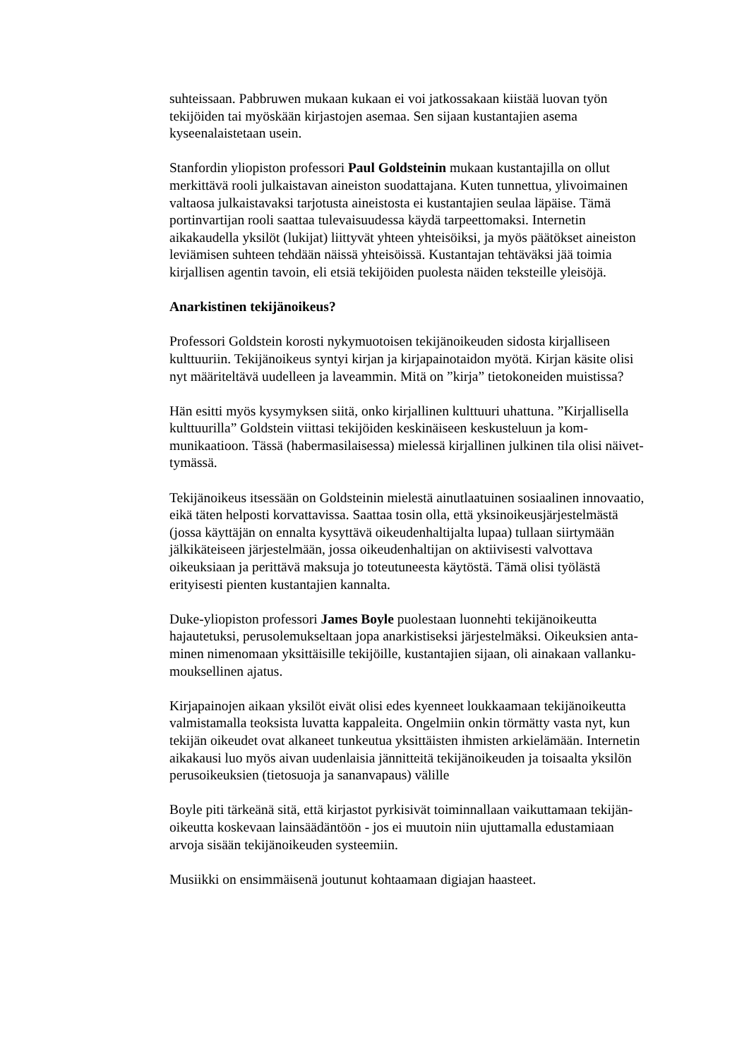suhteissaan. Pabbruwen mukaan kukaan ei voi jatkossakaan kiistää luovan työn tekijöiden tai myöskään kirjastojen asemaa. Sen sijaan kustantajien asema kyseenalaistetaan usein.
Stanfordin yliopiston professori Paul Goldsteinin mukaan kustantajilla on ollut merkittävä rooli julkaistavan aineiston suodattajana. Kuten tunnettua, ylivoimainen valtaosa julkaistavaksi tarjotusta aineistosta ei kustantajien seulaa läpäise. Tämä portinvartijan rooli saattaa tulevaisuudessa käydä tarpeettomaksi. Internetin aikakaudella yksilöt (lukijat) liittyvät yhteen yhteisöiksi, ja myös päätökset aineiston leviämisen suhteen tehdään näissä yhteisöissä. Kustantajan tehtäväksi jää toimia kirjallisen agentin tavoin, eli etsiä tekijöiden puolesta näiden teksteille yleisöjä.
Anarkistinen tekijänoikeus?
Professori Goldstein korosti nykymuotoisen tekijänoikeuden sidosta kirjalliseen kulttuuriin. Tekijänoikeus syntyi kirjan ja kirjapainotaidon myötä. Kirjan käsite olisi nyt määriteltävä uudelleen ja laveammin. Mitä on ”kirja” tietokoneiden muistissa?
Hän esitti myös kysymyksen siitä, onko kirjallinen kulttuuri uhattuna. ”Kirjallisella kulttuurilla” Goldstein viittasi tekijöiden keskinäiseen keskusteluun ja kom-munikaatioon. Tässä (habermasilaisessa) mielessä kirjallinen julkinen tila olisi näivet-tymässä.
Tekijänoikeus itsessään on Goldsteinin mielestä ainutlaatuinen sosiaalinen innovaatio, eikä täten helposti korvattavissa. Saattaa tosin olla, että yksinoikeusjärjestelmästä (jossa käyttäjän on ennalta kysyttävä oikeudenhaltijalta lupaa) tullaan siirtymään jälkikäteiseen järjestelmään, jossa oikeudenhaltijan on aktiivisesti valvottava oikeuksiaan ja perittävä maksuja jo toteutuneesta käytöstä. Tämä olisi työlästä erityisesti pienten kustantajien kannalta.
Duke-yliopiston professori James Boyle puolestaan luonnehti tekijänoikeutta hajautetuksi, perusolemukseltaan jopa anarkistiseksi järjestelmäksi. Oikeuksien anta-minen nimenomaan yksittäisille tekijöille, kustantajien sijaan, oli ainakaan vallanku-mouksellinen ajatus.
Kirjapainojen aikaan yksilöt eivät olisi edes kyenneet loukkaamaan tekijänoikeutta valmistamalla teoksista luvatta kappaleita. Ongelmiin onkin törmätty vasta nyt, kun tekijän oikeudet ovat alkaneet tunkeutua yksittäisten ihmisten arkielämään. Internetin aikakausi luo myös aivan uudenlaisia jännitteitä tekijänoikeuden ja toisaalta yksilön perusoikeuksien (tietosuoja ja sananvapaus) välille
Boyle piti tärkeänä sitä, että kirjastot pyrkisivät toiminnallaan vaikuttamaan tekijän-oikeutta koskevaan lainsäädäntöön - jos ei muutoin niin ujuttamalla edustamiaan arvoja sisään tekijänoikeuden systeemiin.
Musiikki on ensimmäisenä joutunut kohtaamaan digiajan haasteet.